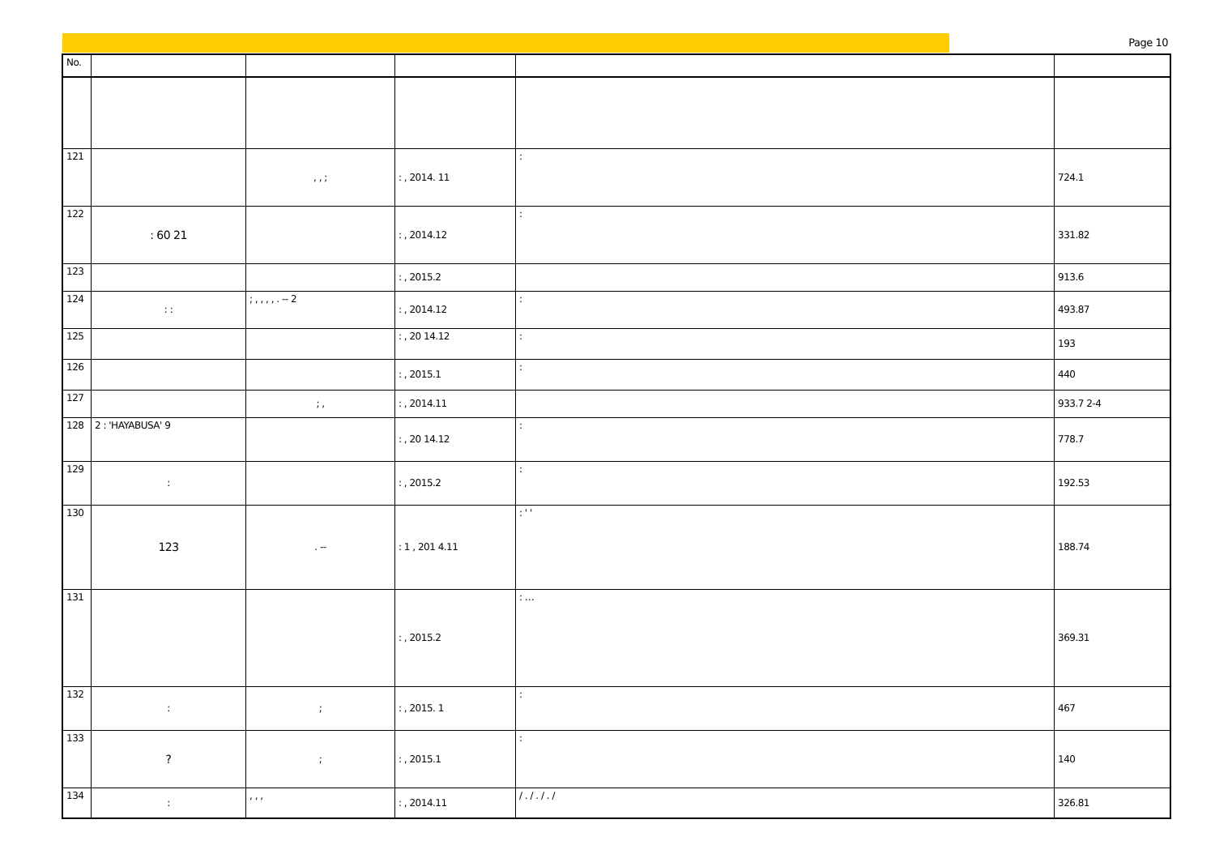Page 10
| No. | | | | | |
| --- | --- | --- | --- | --- | --- |
| 121 | | , , ; | : , 2014. 11 | : | 724.1 |
| 122 | : 60 21 | | : , 2014.12 | : | 331.82 |
| 123 | | | : , 2015.2 | | 913.6 |
| 124 | : : | ; , , , , . -- 2 | : , 2014.12 | : | 493.87 |
| 125 | | | : , 20 14.12 | : | 193 |
| 126 | | | : , 2015.1 | : | 440 |
| 127 | | ; , | : , 2014.11 | | 933.7 2-4 |
| 128 | 2 : 'HAYABUSA' 9 | | : , 20 14.12 | : | 778.7 |
| 129 | : | | : , 2015.2 | : | 192.53 |
| 130 | 123 | . -- | : 1 , 201 4.11 | : ' ' | 188.74 |
| 131 | | | : , 2015.2 | : … | 369.31 |
| 132 | : | ; | : , 2015. 1 | : | 467 |
| 133 | ? | ; | : , 2015.1 | : | 140 |
| 134 | : | , , , | : , 2014.11 | / . / . / . / | 326.81 |